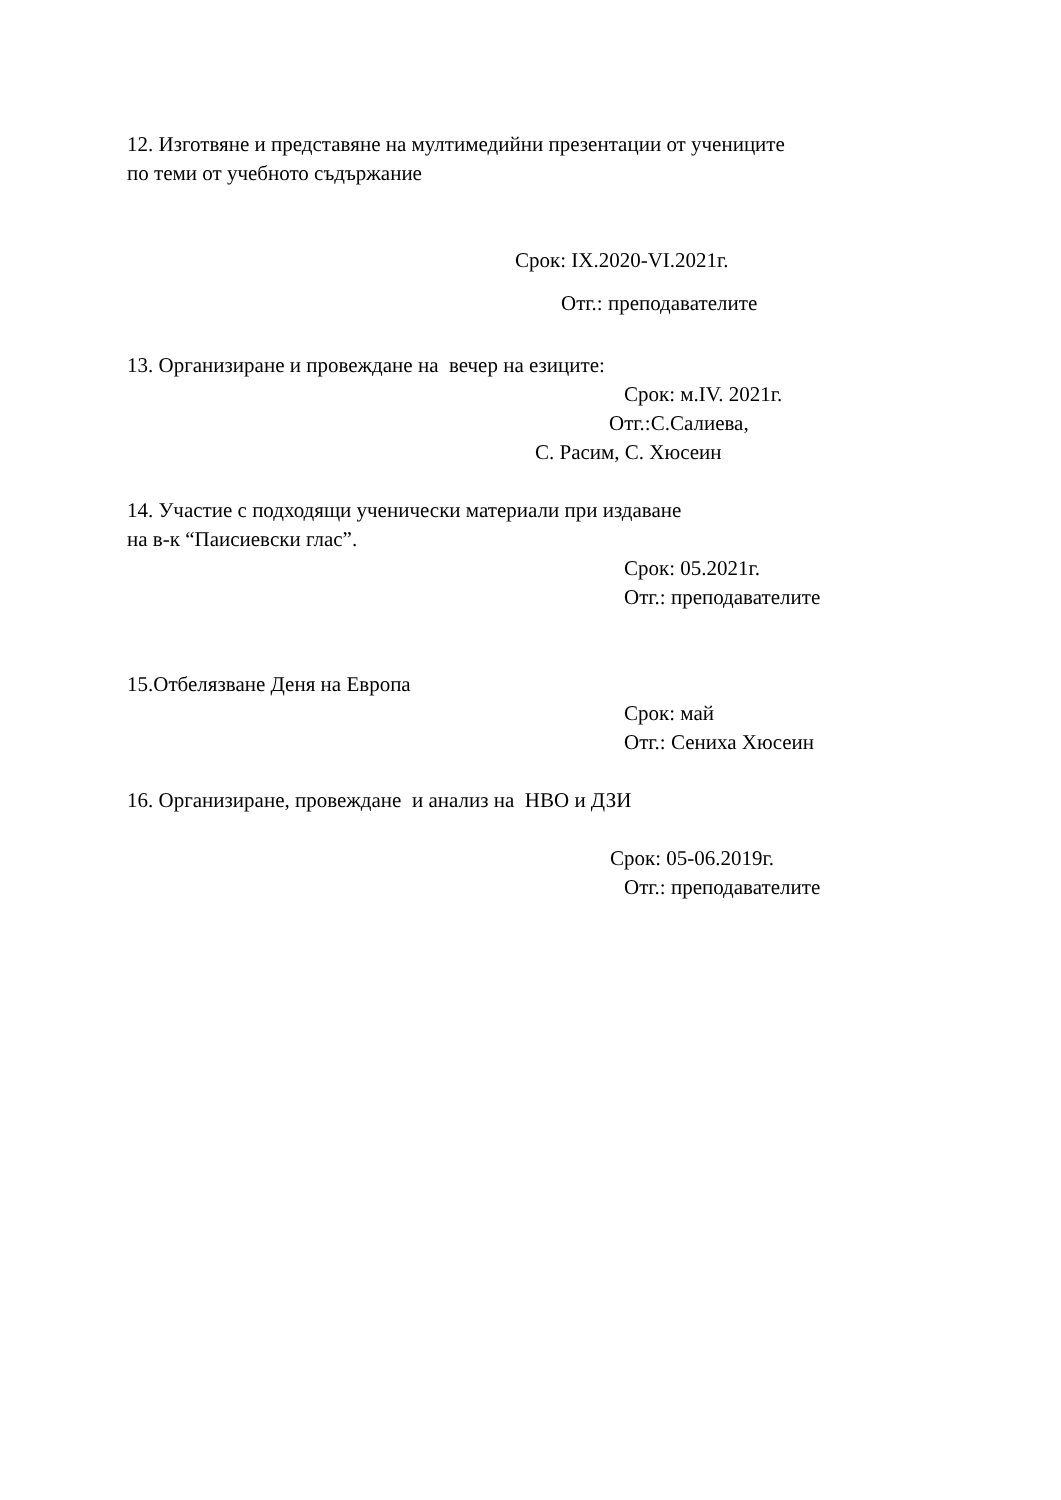12. Изготвяне и представяне на мултимедийни презентации от учениците
по теми от учебното съдържание
Срок: IX.2020-VI.2021г.
Отг.: преподавателите
13. Организиране и провеждане на вечер на езиците:
Срок: м.IV. 2021г.
Отг.:С.Салиева,
С. Расим, С. Хюсеин
14. Участие с подходящи ученически материали при издаване
на в-к “Паисиевски глас”.
Срок: 05.2021г.
Отг.: преподавателите
15.Отбелязване Деня на Европа
Срок: май
Отг.: Сениха Хюсеин
16. Организиране, провеждане и анализ на НВО и ДЗИ
Срок: 05-06.2019г.
Отг.: преподавателите